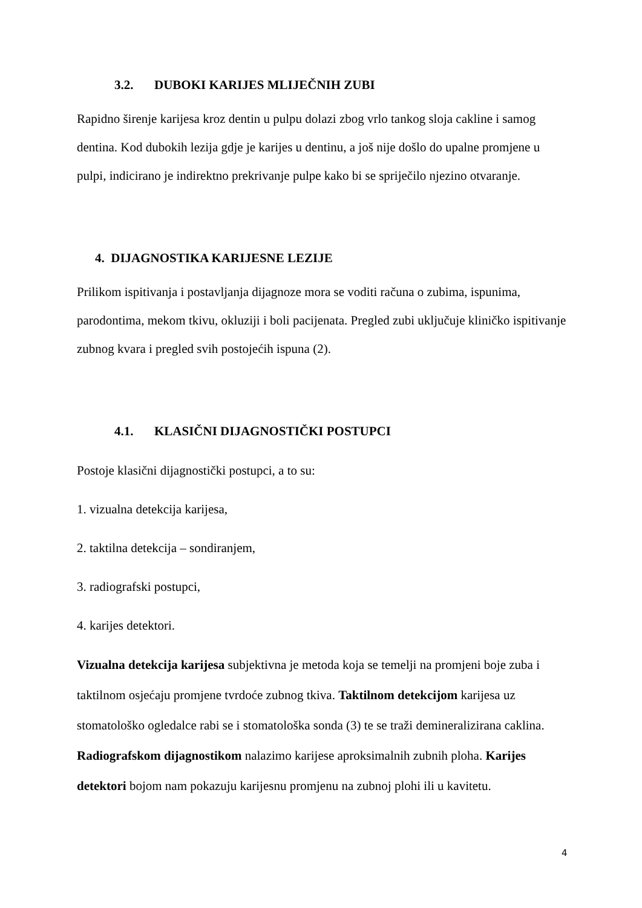3.2. DUBOKI KARIJES MLIJEČNIH ZUBI
Rapidno širenje karijesa kroz dentin u pulpu dolazi zbog vrlo tankog sloja cakline i samog dentina. Kod dubokih lezija gdje je karijes u dentinu, a još nije došlo do upalne promjene u pulpi, indicirano je indirektno prekrivanje pulpe kako bi se spriječilo njezino otvaranje.
4. DIJAGNOSTIKA KARIJESNE LEZIJE
Prilikom ispitivanja i postavljanja dijagnoze mora se voditi računa o zubima, ispunima, parodontima, mekom tkivu, okluziji i boli pacijenata. Pregled zubi uključuje kliničko ispitivanje zubnog kvara i pregled svih postojećih ispuna (2).
4.1. KLASIČNI DIJAGNOSTIČKI POSTUPCI
Postoje klasični dijagnostički postupci, a to su:
1. vizualna detekcija karijesa,
2. taktilna detekcija – sondiranjem,
3. radiografski postupci,
4. karijes detektori.
Vizualna detekcija karijesa subjektivna je metoda koja se temelji na promjeni boje zuba i taktilnom osjećaju promjene tvrdoće zubnog tkiva. Taktilnom detekcijom karijesa uz stomatološko ogledalce rabi se i stomatološka sonda (3) te se traži demineralizirana caklina. Radiografskom dijagnostikom nalazimo karijese aproksimalnih zubnih ploha. Karijes detektori bojom nam pokazuju karijesnu promjenu na zubnoj plohi ili u kavitetu.
4